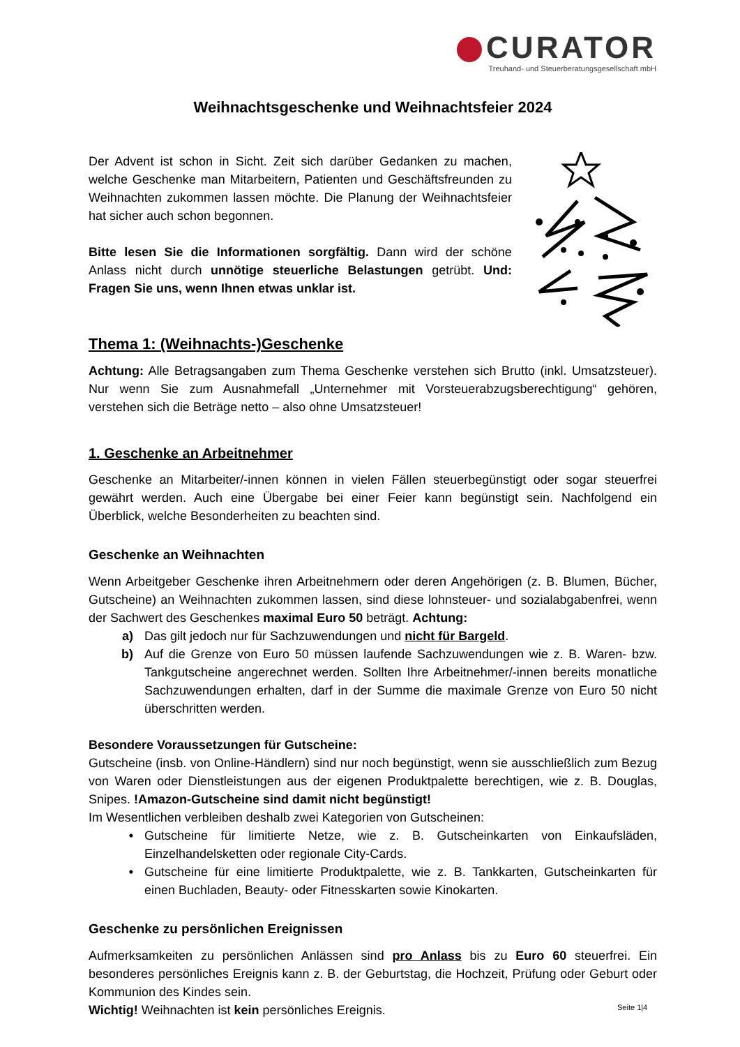CURATOR
Treuhand- und Steuerberatungsgesellschaft mbH
Weihnachtsgeschenke und Weihnachtsfeier 2024
Der Advent ist schon in Sicht. Zeit sich darüber Gedanken zu machen, welche Geschenke man Mitarbeitern, Patienten und Geschäftsfreunden zu Weihnachten zukommen lassen möchte. Die Planung der Weihnachtsfeier hat sicher auch schon begonnen.
Bitte lesen Sie die Informationen sorgfältig. Dann wird der schöne Anlass nicht durch unnötige steuerliche Belastungen getrübt. Und: Fragen Sie uns, wenn Ihnen etwas unklar ist.
Thema 1: (Weihnachts-)Geschenke
Achtung: Alle Betragsangaben zum Thema Geschenke verstehen sich Brutto (inkl. Umsatzsteuer). Nur wenn Sie zum Ausnahmefall „Unternehmer mit Vorsteuerabzugsberechtigung“ gehören, verstehen sich die Beträge netto – also ohne Umsatzsteuer!
1. Geschenke an Arbeitnehmer
Geschenke an Mitarbeiter/-innen können in vielen Fällen steuerbegünstigt oder sogar steuerfrei gewährt werden. Auch eine Übergabe bei einer Feier kann begünstigt sein. Nachfolgend ein Überblick, welche Besonderheiten zu beachten sind.
Geschenke an Weihnachten
Wenn Arbeitgeber Geschenke ihren Arbeitnehmern oder deren Angehörigen (z. B. Blumen, Bücher, Gutscheine) an Weihnachten zukommen lassen, sind diese lohnsteuer- und sozialabgabenfrei, wenn der Sachwert des Geschenkes maximal Euro 50 beträgt. Achtung:
a) Das gilt jedoch nur für Sachzuwendungen und nicht für Bargeld.
b) Auf die Grenze von Euro 50 müssen laufende Sachzuwendungen wie z. B. Waren- bzw. Tankgutscheine angerechnet werden. Sollten Ihre Arbeitnehmer/-innen bereits monatliche Sachzuwendungen erhalten, darf in der Summe die maximale Grenze von Euro 50 nicht überschritten werden.
Besondere Voraussetzungen für Gutscheine:
Gutscheine (insb. von Online-Händlern) sind nur noch begünstigt, wenn sie ausschließlich zum Bezug von Waren oder Dienstleistungen aus der eigenen Produktpalette berechtigen, wie z. B. Douglas, Snipes. !Amazon-Gutscheine sind damit nicht begünstigt!
Im Wesentlichen verbleiben deshalb zwei Kategorien von Gutscheinen:
• Gutscheine für limitierte Netze, wie z. B. Gutscheinkarten von Einkaufsläden, Einzelhandelsketten oder regionale City-Cards.
• Gutscheine für eine limitierte Produktpalette, wie z. B. Tankkarten, Gutscheinkarten für einen Buchladen, Beauty- oder Fitnesskarten sowie Kinokarten.
Geschenke zu persönlichen Ereignissen
Aufmerksamkeiten zu persönlichen Anlässen sind pro Anlass bis zu Euro 60 steuerfrei. Ein besonderes persönliches Ereignis kann z. B. der Geburtstag, die Hochzeit, Prüfung oder Geburt oder Kommunion des Kindes sein.
Wichtig! Weihnachten ist kein persönliches Ereignis.
Seite 1|4